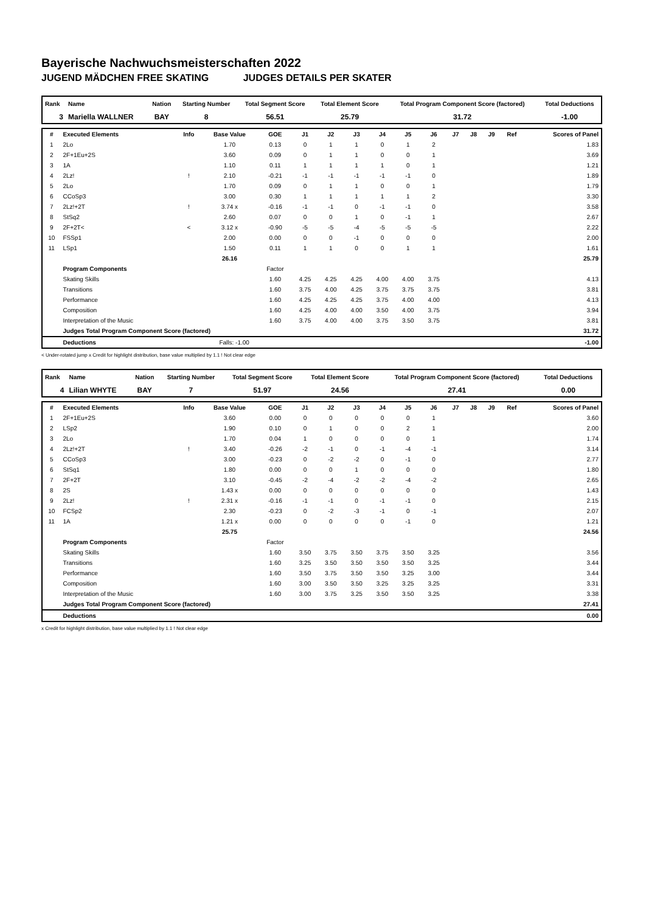Bayerische Nachwuchsmeisterschaften 2022
JUGEND MÄDCHEN FREE SKATING JUDGES DETAILS PER SKATER
| Rank | Name | Nation | Starting Number | Total Segment Score | Total Element Score | Total Program Component Score (factored) | Total Deductions |
| --- | --- | --- | --- | --- | --- | --- | --- |
| 3 | Mariella WALLNER | BAY | 8 | 56.51 | 25.79 | 31.72 | -1.00 |
| # | Executed Elements | Info | Base Value | GOE | J1 | J2 | J3 | J4 | J5 | J6 | J7 | J8 | J9 | Ref | Scores of Panel |
| --- | --- | --- | --- | --- | --- | --- | --- | --- | --- | --- | --- | --- | --- | --- | --- |
| 1 | 2Lo | | 1.70 | 0.13 | 0 | 1 | 1 | 0 | 1 | 2 | | | | | 1.83 |
| 2 | 2F+1Eu+2S | | 3.60 | 0.09 | 0 | 1 | 1 | 0 | 0 | 1 | | | | | 3.69 |
| 3 | 1A | | 1.10 | 0.11 | 1 | 1 | 1 | 1 | 0 | 1 | | | | | 1.21 |
| 4 | 2Lz! | ! | 2.10 | -0.21 | -1 | -1 | -1 | -1 | -1 | 0 | | | | | 1.89 |
| 5 | 2Lo | | 1.70 | 0.09 | 0 | 1 | 1 | 0 | 0 | 1 | | | | | 1.79 |
| 6 | CCoSp3 | | 3.00 | 0.30 | 1 | 1 | 1 | 1 | 1 | 2 | | | | | 3.30 |
| 7 | 2Lz!+2T | ! | 3.74 x | -0.16 | -1 | -1 | 0 | -1 | -1 | 0 | | | | | 3.58 |
| 8 | StSq2 | | 2.60 | 0.07 | 0 | 0 | 1 | 0 | -1 | 1 | | | | | 2.67 |
| 9 | 2F+2T< | < | 3.12 x | -0.90 | -5 | -5 | -4 | -5 | -5 | -5 | | | | | 2.22 |
| 10 | FSSp1 | | 2.00 | 0.00 | 0 | 0 | -1 | 0 | 0 | 0 | | | | | 2.00 |
| 11 | LSp1 | | 1.50 | 0.11 | 1 | 1 | 0 | 0 | 1 | 1 | | | | | 1.61 |
| | | | 26.16 | | | | | | | | | | | | 25.79 |
| | Program Components | | | Factor | | | | | | | | | | | |
| | Skating Skills | | | 1.60 | 4.25 | 4.25 | 4.25 | 4.00 | 4.00 | 3.75 | | | | | 4.13 |
| | Transitions | | | 1.60 | 3.75 | 4.00 | 4.25 | 3.75 | 3.75 | 3.75 | | | | | 3.81 |
| | Performance | | | 1.60 | 4.25 | 4.25 | 4.25 | 3.75 | 4.00 | 4.00 | | | | | 4.13 |
| | Composition | | | 1.60 | 4.25 | 4.00 | 4.00 | 3.50 | 4.00 | 3.75 | | | | | 3.94 |
| | Interpretation of the Music | | | 1.60 | 3.75 | 4.00 | 4.00 | 3.75 | 3.50 | 3.75 | | | | | 3.81 |
| | Judges Total Program Component Score (factored) | | | | | | | | | | | | | | 31.72 |
| | Deductions | Falls: -1.00 | | | | | | | | | | | | | -1.00 |
< Under-rotated jump x Credit for highlight distribution, base value multiplied by 1.1 ! Not clear edge
| Rank | Name | Nation | Starting Number | Total Segment Score | Total Element Score | Total Program Component Score (factored) | Total Deductions |
| --- | --- | --- | --- | --- | --- | --- | --- |
| 4 | Lilian WHYTE | BAY | 7 | 51.97 | 24.56 | 27.41 | 0.00 |
| # | Executed Elements | Info | Base Value | GOE | J1 | J2 | J3 | J4 | J5 | J6 | J7 | J8 | J9 | Ref | Scores of Panel |
| --- | --- | --- | --- | --- | --- | --- | --- | --- | --- | --- | --- | --- | --- | --- | --- |
| 1 | 2F+1Eu+2S | | 3.60 | 0.00 | 0 | 0 | 0 | 0 | 0 | 1 | | | | | 3.60 |
| 2 | LSp2 | | 1.90 | 0.10 | 0 | 1 | 0 | 0 | 2 | 1 | | | | | 2.00 |
| 3 | 2Lo | | 1.70 | 0.04 | 1 | 0 | 0 | 0 | 0 | 1 | | | | | 1.74 |
| 4 | 2Lz!+2T | ! | 3.40 | -0.26 | -2 | -1 | 0 | -1 | -4 | -1 | | | | | 3.14 |
| 5 | CCoSp3 | | 3.00 | -0.23 | 0 | -2 | -2 | 0 | -1 | 0 | | | | | 2.77 |
| 6 | StSq1 | | 1.80 | 0.00 | 0 | 0 | 1 | 0 | 0 | 0 | | | | | 1.80 |
| 7 | 2F+2T | | 3.10 | -0.45 | -2 | -4 | -2 | -2 | -4 | -2 | | | | | 2.65 |
| 8 | 2S | | 1.43 x | 0.00 | 0 | 0 | 0 | 0 | 0 | 0 | | | | | 1.43 |
| 9 | 2Lz! | ! | 2.31 x | -0.16 | -1 | -1 | 0 | -1 | -1 | 0 | | | | | 2.15 |
| 10 | FCSp2 | | 2.30 | -0.23 | 0 | -2 | -3 | -1 | 0 | -1 | | | | | 2.07 |
| 11 | 1A | | 1.21 x | 0.00 | 0 | 0 | 0 | 0 | -1 | 0 | | | | | 1.21 |
| | | | 25.75 | | | | | | | | | | | | 24.56 |
| | Program Components | | | Factor | | | | | | | | | | | |
| | Skating Skills | | | 1.60 | 3.50 | 3.75 | 3.50 | 3.75 | 3.50 | 3.25 | | | | | 3.56 |
| | Transitions | | | 1.60 | 3.25 | 3.50 | 3.50 | 3.50 | 3.50 | 3.25 | | | | | 3.44 |
| | Performance | | | 1.60 | 3.50 | 3.75 | 3.50 | 3.50 | 3.25 | 3.00 | | | | | 3.44 |
| | Composition | | | 1.60 | 3.00 | 3.50 | 3.50 | 3.25 | 3.25 | 3.25 | | | | | 3.31 |
| | Interpretation of the Music | | | 1.60 | 3.00 | 3.75 | 3.25 | 3.50 | 3.50 | 3.25 | | | | | 3.38 |
| | Judges Total Program Component Score (factored) | | | | | | | | | | | | | | 27.41 |
| | Deductions | | | | | | | | | | | | | | 0.00 |
x Credit for highlight distribution, base value multiplied by 1.1 ! Not clear edge